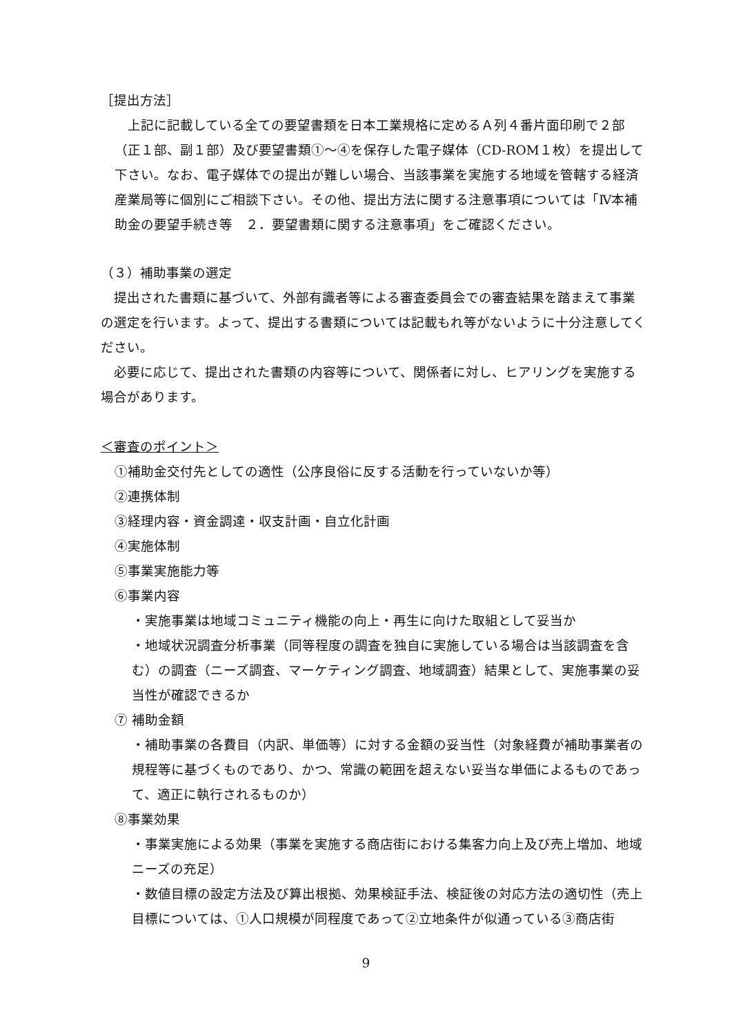［提出方法］
　上記に記載している全ての要望書類を日本工業規格に定めるＡ列４番片面印刷で２部（正１部、副１部）及び要望書類①～④を保存した電子媒体（CD-ROM１枚）を提出して下さい。なお、電子媒体での提出が難しい場合、当該事業を実施する地域を管轄する経済産業局等に個別にご相談下さい。その他、提出方法に関する注意事項については「Ⅳ本補助金の要望手続き等　２．要望書類に関する注意事項」をご確認ください。
（３）補助事業の選定
　提出された書類に基づいて、外部有識者等による審査委員会での審査結果を踏まえて事業の選定を行います。よって、提出する書類については記載もれ等がないように十分注意してください。
　必要に応じて、提出された書類の内容等について、関係者に対し、ヒアリングを実施する場合があります。
＜審査のポイント＞
①補助金交付先としての適性（公序良俗に反する活動を行っていないか等）
②連携体制
③経理内容・資金調達・収支計画・自立化計画
④実施体制
⑤事業実施能力等
⑥事業内容
・実施事業は地域コミュニティ機能の向上・再生に向けた取組として妥当か
・地域状況調査分析事業（同等程度の調査を独自に実施している場合は当該調査を含む）の調査（ニーズ調査、マーケティング調査、地域調査）結果として、実施事業の妥当性が確認できるか
⑦ 補助金額
・補助事業の各費目（内訳、単価等）に対する金額の妥当性（対象経費が補助事業者の規程等に基づくものであり、かつ、常識の範囲を超えない妥当な単価によるものであって、適正に執行されるものか）
⑧事業効果
・事業実施による効果（事業を実施する商店街における集客力向上及び売上増加、地域ニーズの充足）
・数値目標の設定方法及び算出根拠、効果検証手法、検証後の対応方法の適切性（売上目標については、①人口規模が同程度であって②立地条件が似通っている③商店街
9